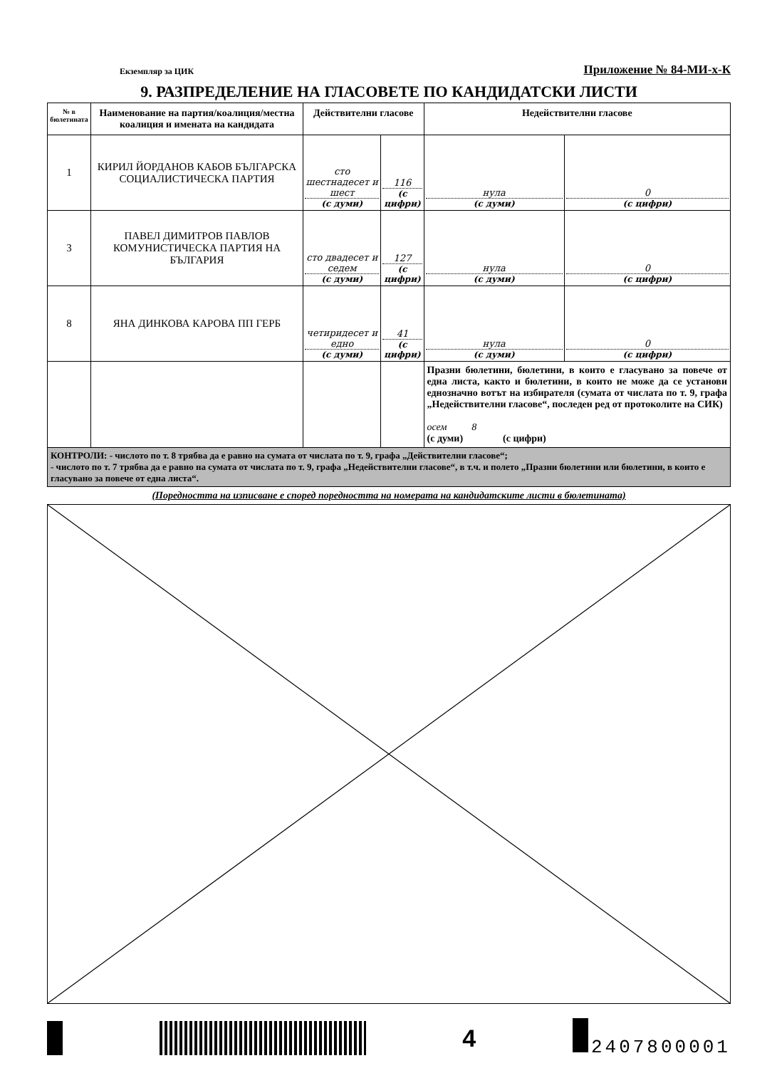Екземпляр за ЦИК Приложение № 84-МИ-х-К
9. РАЗПРЕДЕЛЕНИЕ НА ГЛАСОВЕТЕ ПО КАНДИДАТСКИ ЛИСТИ
| № в бюлетината | Наименование на партия/коалиция/местна коалиция и имената на кандидата | Действителни гласове | | Недействителни гласове | |
| --- | --- | --- | --- | --- | --- |
| 1 | КИРИЛ ЙОРДАНОВ КАБОВ БЪЛГАРСКА СОЦИАЛИСТИЧЕСКА ПАРТИЯ | сто шестнадесет и шест (с думи) | 116 (с цифри) | нула (с думи) | 0 (с цифри) |
| 3 | ПАВЕЛ ДИМИТРОВ ПАВЛОВ КОМУНИСТИЧЕСКА ПАРТИЯ НА БЪЛГАРИЯ | сто двадесет и седем (с думи) | 127 (с цифри) | нула (с думи) | 0 (с цифри) |
| 8 | ЯНА ДИНКОВА КАРОВА ПП ГЕРБ | четиридесет и едно (с думи) | 41 (с цифри) | нула (с думи) | 0 (с цифри) |
| | | | | Празни бюлетини, бюлетини, в които е гласувано за повече от една листа, както и бюлетини, в които не може да се установи еднозначно вотът на избирателя (сумата от числата по т. 9, графа „Недействителни гласове“, последен ред от протоколите на СИК) осем 8 (с думи) (с цифри) | |
| КОНТРОЛИ: - числото по т. 8 трябва да е равно на сумата от числата по т. 9, графа „Действителни гласове“; - числото по т. 7 трябва да е равно на сумата от числата по т. 9, графа „Недействителни гласове“, в т.ч. и полето „Празни бюлетини или бюлетини, в които е гласувано за повече от една листа“. | | | | | |
(Поредността на изписване е според поредността на номерата на кандидатските листи в бюлетината)
4 2407800001